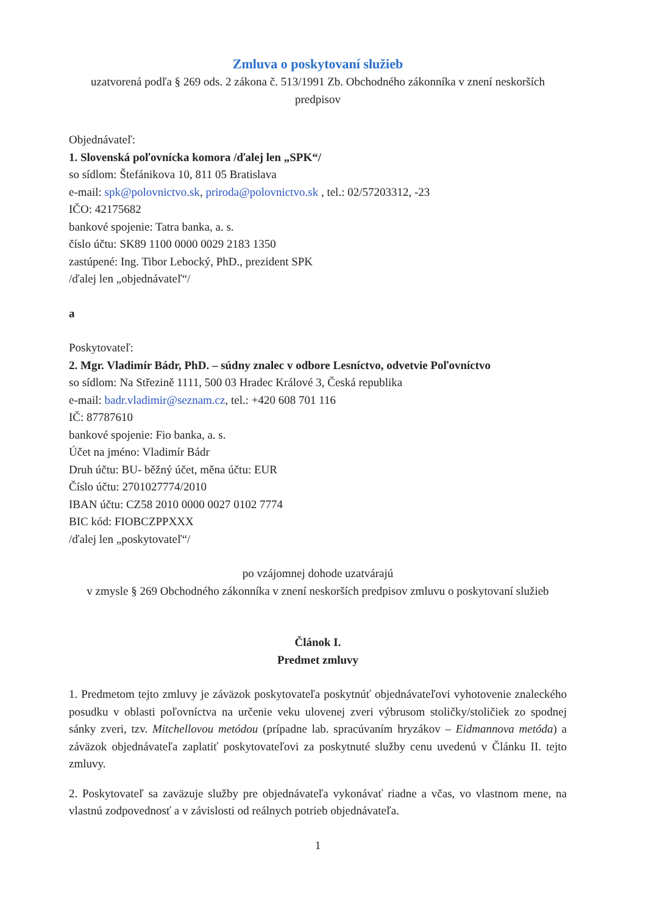Zmluva o poskytovaní služieb
uzatvorená podľa § 269 ods. 2 zákona č. 513/1991 Zb. Obchodného zákonníka v znení neskorších predpisov
Objednávateľ:
1. Slovenská poľovnícka komora /ďalej len „SPK“/
so sídlom: Štefánikova 10, 811 05 Bratislava
e-mail: spk@polovnictvo.sk, priroda@polovnictvo.sk , tel.: 02/57203312, -23
IČO: 42175682
bankové spojenie: Tatra banka, a. s.
číslo účtu: SK89 1100 0000 0029 2183 1350
zastúpené: Ing. Tibor Lebocký, PhD., prezident SPK
/ďalej len „objednávateľ“/
a
Poskytovateľ:
2. Mgr. Vladimír Bádr, PhD. – súdny znalec v odbore Lesníctvo, odvetvie Poľovníctvo
so sídlom: Na Střezině 1111, 500 03 Hradec Králové 3, Česká republika
e-mail: badr.vladimir@seznam.cz, tel.: +420 608 701 116
IČ: 87787610
bankové spojenie: Fio banka, a. s.
Účet na jméno: Vladimír Bádr
Druh účtu: BU- běžný účet, měna účtu: EUR
Číslo účtu: 2701027774/2010
IBAN účtu: CZ58 2010 0000 0027 0102 7774
BIC kód: FIOBCZPPXXX
/ďalej len „poskytovateľ“/
po vzájomnej dohode uzatvárajú
v zmysle § 269 Obchodného zákonníka v znení neskorších predpisov zmluvu o poskytovaní služieb
Článok I.
Predmet zmluvy
1. Predmetom tejto zmluvy je záväzok poskytovateľa poskytnúť objednávateľovi vyhotovenie znaleckého posudku v oblasti poľovníctva na určenie veku ulovenej zveri výbrusom stoličky/stoličiek zo spodnej sánky zveri, tzv. Mitchellovou metódou (prípadne lab. spracúvaním hryzákov – Eidmannova metóda) a záväzok objednávateľa zaplatiť poskytovateľovi za poskytnuté služby cenu uvedenú v Článku II. tejto zmluvy.
2. Poskytovateľ sa zaväzuje služby pre objednávateľa vykonávať riadne a včas, vo vlastnom mene, na vlastnú zodpovednosť a v závislosti od reálnych potrieb objednávateľa.
1